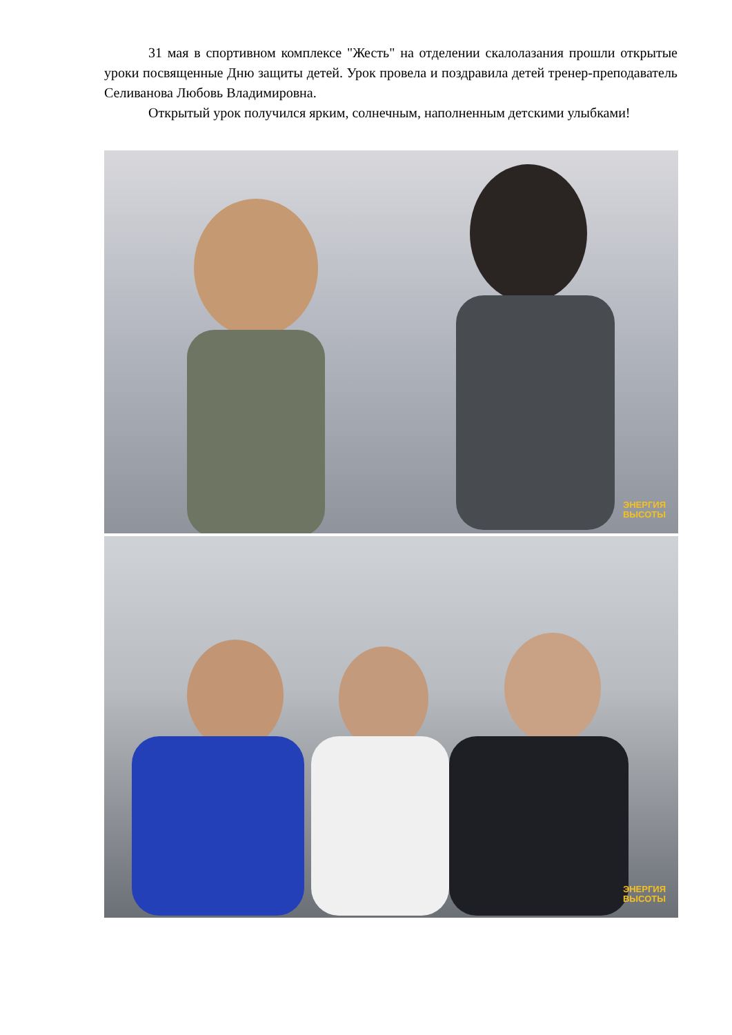31 мая в спортивном комплексе "Жесть" на отделении скалолазания прошли открытые уроки посвященные Дню защиты детей. Урок провела и поздравила детей тренер-преподаватель Селиванова Любовь Владимировна.
Открытый урок получился ярким, солнечным, наполненным детскими улыбками!
ЭНЕРГИЯ
ВЫСОТЫ
ЭНЕРГИЯ
ВЫСОТЫ